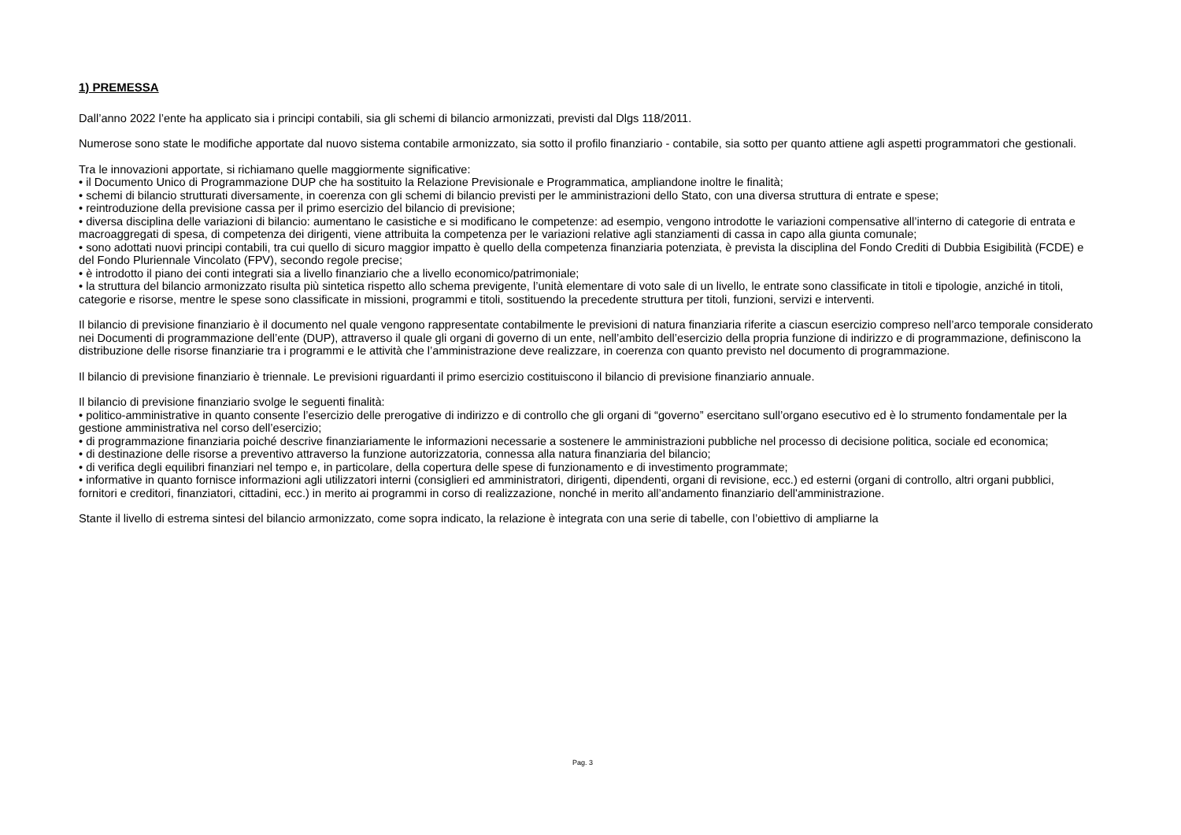1) PREMESSA
Dall’anno 2022 l’ente ha applicato sia i principi contabili, sia gli schemi di bilancio armonizzati, previsti dal Dlgs 118/2011.
Numerose sono state le modifiche apportate dal nuovo sistema contabile armonizzato, sia sotto il profilo finanziario - contabile, sia sotto per quanto attiene agli aspetti programmatori che gestionali.
Tra le innovazioni apportate, si richiamano quelle maggiormente significative:
• il Documento Unico di Programmazione DUP che ha sostituito la Relazione Previsionale e Programmatica, ampliandone inoltre le finalità;
• schemi di bilancio strutturati diversamente, in coerenza con gli schemi di bilancio previsti per le amministrazioni dello Stato, con una diversa struttura di entrate e spese;
• reintroduzione della previsione cassa per il primo esercizio del bilancio di previsione;
• diversa disciplina delle variazioni di bilancio: aumentano le casistiche e si modificano le competenze: ad esempio, vengono introdotte le variazioni compensative all’interno di categorie di entrata e macroaggregati di spesa, di competenza dei dirigenti, viene attribuita la competenza per le variazioni relative agli stanziamenti di cassa in capo alla giunta comunale;
• sono adottati nuovi principi contabili, tra cui quello di sicuro maggior impatto è quello della competenza finanziaria potenziata, è prevista la disciplina del Fondo Crediti di Dubbia Esigibilità (FCDE) e del Fondo Pluriennale Vincolato (FPV), secondo regole precise;
• è introdotto il piano dei conti integrati sia a livello finanziario che a livello economico/patrimoniale;
• la struttura del bilancio armonizzato risulta più sintetica rispetto allo schema previgente, l’unità elementare di voto sale di un livello, le entrate sono classificate in titoli e tipologie, anziché in titoli, categorie e risorse, mentre le spese sono classificate in missioni, programmi e titoli, sostituendo la precedente struttura per titoli, funzioni, servizi e interventi.
Il bilancio di previsione finanziario è il documento nel quale vengono rappresentate contabilmente le previsioni di natura finanziaria riferite a ciascun esercizio compreso nell’arco temporale considerato nei Documenti di programmazione dell’ente (DUP), attraverso il quale gli organi di governo di un ente, nell’ambito dell’esercizio della propria funzione di indirizzo e di programmazione, definiscono la distribuzione delle risorse finanziarie tra i programmi e le attività che l’amministrazione deve realizzare, in coerenza con quanto previsto nel documento di programmazione.
Il bilancio di previsione finanziario è triennale. Le previsioni riguardanti il primo esercizio costituiscono il bilancio di previsione finanziario annuale.
Il bilancio di previsione finanziario svolge le seguenti finalità:
• politico-amministrative in quanto consente l’esercizio delle prerogative di indirizzo e di controllo che gli organi di “governo” esercitano sull’organo esecutivo ed è lo strumento fondamentale per la gestione amministrativa nel corso dell’esercizio;
• di programmazione finanziaria poiché descrive finanziariamente le informazioni necessarie a sostenere le amministrazioni pubbliche nel processo di decisione politica, sociale ed economica;
• di destinazione delle risorse a preventivo attraverso la funzione autorizzatoria, connessa alla natura finanziaria del bilancio;
• di verifica degli equilibri finanziari nel tempo e, in particolare, della copertura delle spese di funzionamento e di investimento programmate;
• informative in quanto fornisce informazioni agli utilizzatori interni (consiglieri ed amministratori, dirigenti, dipendenti, organi di revisione, ecc.) ed esterni (organi di controllo, altri organi pubblici, fornitori e creditori, finanziatori, cittadini, ecc.) in merito ai programmi in corso di realizzazione, nonché in merito all’andamento finanziario dell'amministrazione.
Stante il livello di estrema sintesi del bilancio armonizzato, come sopra indicato, la relazione è integrata con una serie di tabelle, con l’obiettivo di ampliarne la
Pag. 3